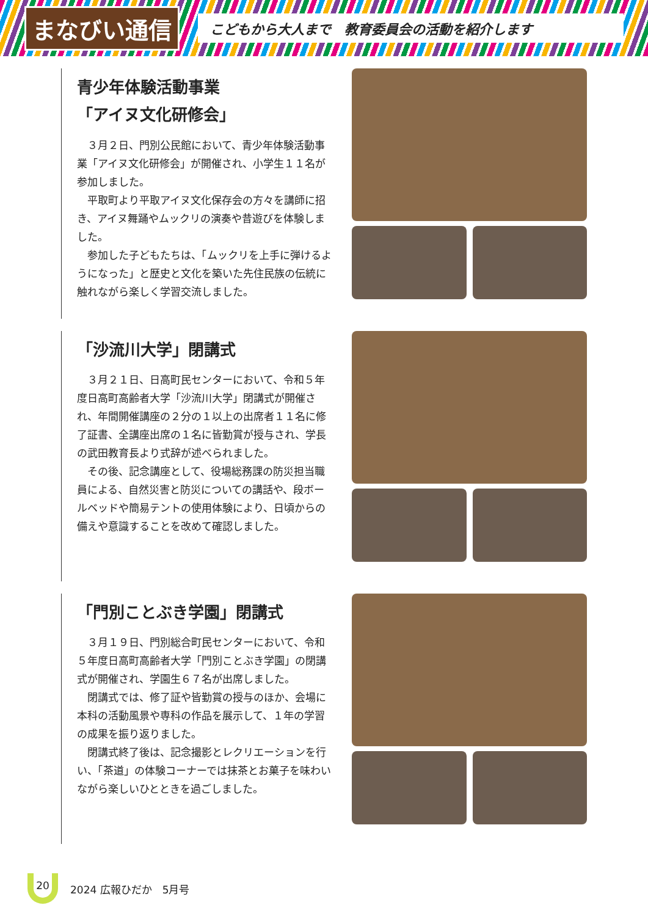まなびい通信
こどもから大人まで　教育委員会の活動を紹介します
青少年体験活動事業
「アイヌ文化研修会」
３月２日、門別公民館において、青少年体験活動事業「アイヌ文化研修会」が開催され、小学生１１名が参加しました。
平取町より平取アイヌ文化保存会の方々を講師に招き、アイヌ舞踊やムックリの演奏や昔遊びを体験しました。
参加した子どもたちは、「ムックリを上手に弾けるようになった」と歴史と文化を築いた先住民族の伝統に触れながら楽しく学習交流しました。
「沙流川大学」閉講式
３月２１日、日高町民センターにおいて、令和５年度日高町高齢者大学「沙流川大学」閉講式が開催され、年間開催講座の２分の１以上の出席者１１名に修了証書、全講座出席の１名に皆勤賞が授与され、学長の武田教育長より式辞が述べられました。
その後、記念講座として、役場総務課の防災担当職員による、自然災害と防災についての講話や、段ボールベッドや簡易テントの使用体験により、日頃からの備えや意識することを改めて確認しました。
「門別ことぶき学園」閉講式
３月１９日、門別総合町民センターにおいて、令和５年度日高町高齢者大学「門別ことぶき学園」の閉講式が開催され、学園生６７名が出席しました。
閉講式では、修了証や皆勤賞の授与のほか、会場に本科の活動風景や専科の作品を展示して、１年の学習の成果を振り返りました。
閉講式終了後は、記念撮影とレクリエーションを行い、「茶道」の体験コーナーでは抹茶とお菓子を味わいながら楽しいひとときを過ごしました。
20
2024 広報ひだか　5月号